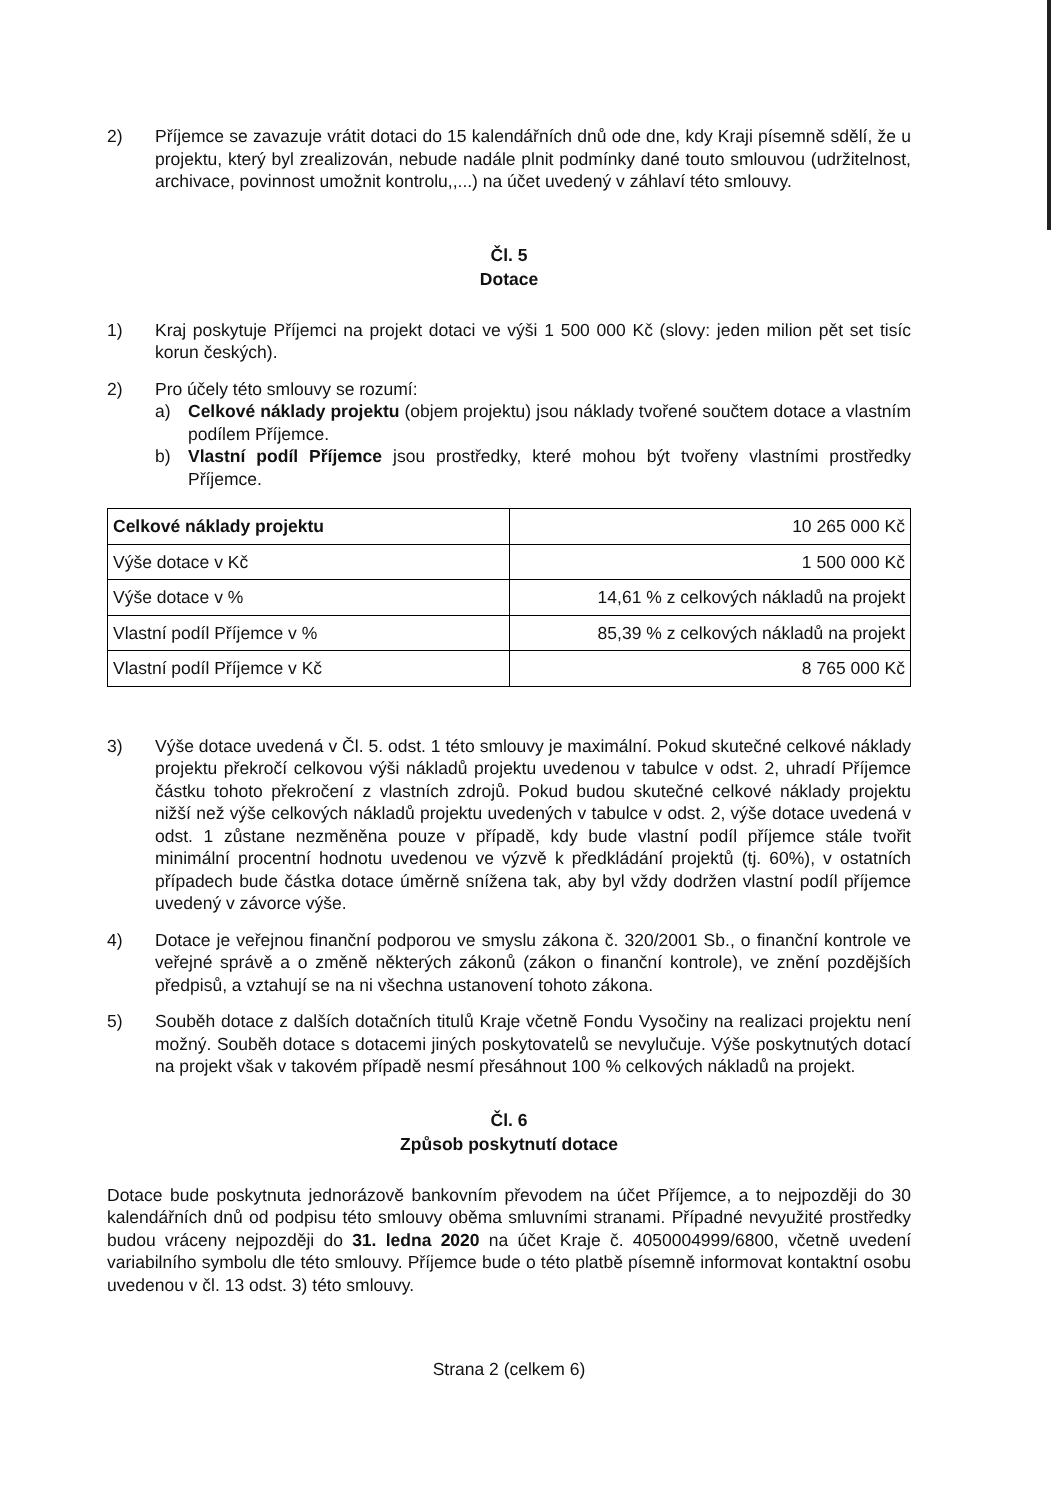2) Příjemce se zavazuje vrátit dotaci do 15 kalendářních dnů ode dne, kdy Kraji písemně sdělí, že u projektu, který byl zrealizován, nebude nadále plnit podmínky dané touto smlouvou (udržitelnost, archivace, povinnost umožnit kontrolu,,...) na účet uvedený v záhlaví této smlouvy.
Čl. 5
Dotace
1) Kraj poskytuje Příjemci na projekt dotaci ve výši 1 500 000 Kč (slovy: jeden milion pět set tisíc korun českých).
2) Pro účely této smlouvy se rozumí:
a) Celkové náklady projektu (objem projektu) jsou náklady tvořené součtem dotace a vlastním podílem Příjemce.
b) Vlastní podíl Příjemce jsou prostředky, které mohou být tvořeny vlastními prostředky Příjemce.
| Celkové náklady projektu | 10 265 000 Kč |
| Výše dotace v Kč | 1 500 000 Kč |
| Výše dotace v % | 14,61 % z celkových nákladů na projekt |
| Vlastní podíl Příjemce v % | 85,39 % z celkových nákladů na projekt |
| Vlastní podíl Příjemce v Kč | 8 765 000 Kč |
3) Výše dotace uvedená v Čl. 5. odst. 1 této smlouvy je maximální. Pokud skutečné celkové náklady projektu překročí celkovou výši nákladů projektu uvedenou v tabulce v odst. 2, uhradí Příjemce částku tohoto překročení z vlastních zdrojů. Pokud budou skutečné celkové náklady projektu nižší než výše celkových nákladů projektu uvedených v tabulce v odst. 2, výše dotace uvedená v odst. 1 zůstane nezměněna pouze v případě, kdy bude vlastní podíl příjemce stále tvořit minimální procentní hodnotu uvedenou ve výzvě k předkládání projektů (tj. 60%), v ostatních případech bude částka dotace úměrně snížena tak, aby byl vždy dodržen vlastní podíl příjemce uvedený v závorce výše.
4) Dotace je veřejnou finanční podporou ve smyslu zákona č. 320/2001 Sb., o finanční kontrole ve veřejné správě a o změně některých zákonů (zákon o finanční kontrole), ve znění pozdějších předpisů, a vztahují se na ni všechna ustanovení tohoto zákona.
5) Souběh dotace z dalších dotačních titulů Kraje včetně Fondu Vysočiny na realizaci projektu není možný. Souběh dotace s dotacemi jiných poskytovatelů se nevylučuje. Výše poskytnutých dotací na projekt však v takovém případě nesmí přesáhnout 100 % celkových nákladů na projekt.
Čl. 6
Způsob poskytnutí dotace
Dotace bude poskytnuta jednorázově bankovním převodem na účet Příjemce, a to nejpozději do 30 kalendářních dnů od podpisu této smlouvy oběma smluvními stranami. Případné nevyužité prostředky budou vráceny nejpozději do 31. ledna 2020 na účet Kraje č. 4050004999/6800, včetně uvedení variabilního symbolu dle této smlouvy. Příjemce bude o této platbě písemně informovat kontaktní osobu uvedenou v čl. 13 odst. 3) této smlouvy.
Strana 2 (celkem 6)